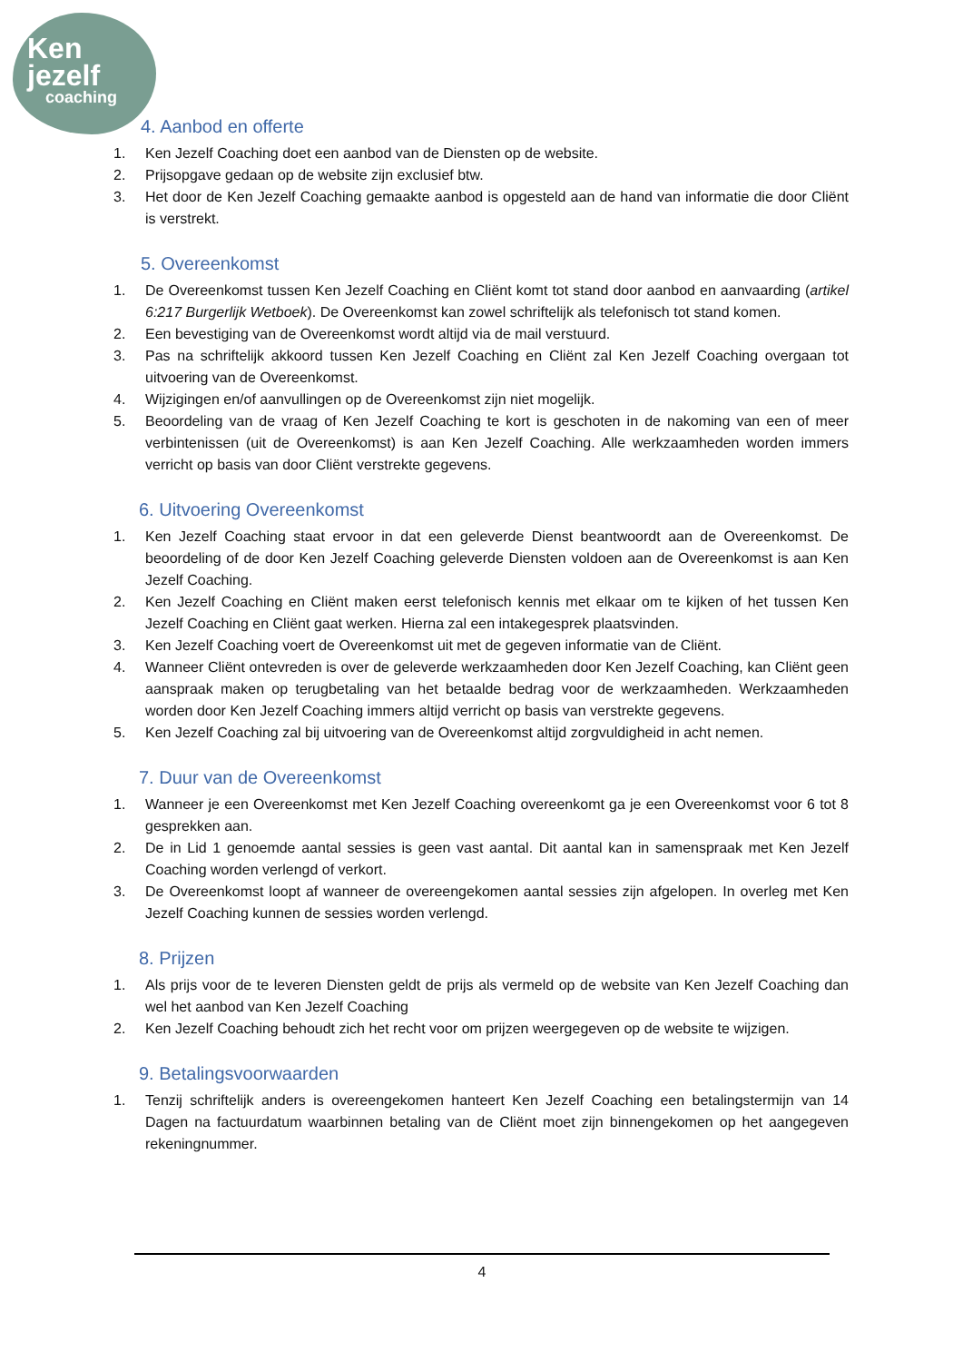Ken
jezelf
coaching
4. Aanbod en offerte
1. Ken Jezelf Coaching doet een aanbod van de Diensten op de website.
2. Prijsopgave gedaan op de website zijn exclusief btw.
3. Het door de Ken Jezelf Coaching gemaakte aanbod is opgesteld aan de hand van informatie die door Cliënt is verstrekt.
5. Overeenkomst
1. De Overeenkomst tussen Ken Jezelf Coaching en Cliënt komt tot stand door aanbod en aanvaarding (artikel 6:217 Burgerlijk Wetboek). De Overeenkomst kan zowel schriftelijk als telefonisch tot stand komen.
2. Een bevestiging van de Overeenkomst wordt altijd via de mail verstuurd.
3. Pas na schriftelijk akkoord tussen Ken Jezelf Coaching en Cliënt zal Ken Jezelf Coaching overgaan tot uitvoering van de Overeenkomst.
4. Wijzigingen en/of aanvullingen op de Overeenkomst zijn niet mogelijk.
5. Beoordeling van de vraag of Ken Jezelf Coaching te kort is geschoten in de nakoming van een of meer verbintenissen (uit de Overeenkomst) is aan Ken Jezelf Coaching. Alle werkzaamheden worden immers verricht op basis van door Cliënt verstrekte gegevens.
6. Uitvoering Overeenkomst
1. Ken Jezelf Coaching staat ervoor in dat een geleverde Dienst beantwoordt aan de Overeenkomst. De beoordeling of de door Ken Jezelf Coaching geleverde Diensten voldoen aan de Overeenkomst is aan Ken Jezelf Coaching.
2. Ken Jezelf Coaching en Cliënt maken eerst telefonisch kennis met elkaar om te kijken of het tussen Ken Jezelf Coaching en Cliënt gaat werken. Hierna zal een intakegesprek plaatsvinden.
3. Ken Jezelf Coaching voert de Overeenkomst uit met de gegeven informatie van de Cliënt.
4. Wanneer Cliënt ontevreden is over de geleverde werkzaamheden door Ken Jezelf Coaching, kan Cliënt geen aanspraak maken op terugbetaling van het betaalde bedrag voor de werkzaamheden. Werkzaamheden worden door Ken Jezelf Coaching immers altijd verricht op basis van verstrekte gegevens.
5. Ken Jezelf Coaching zal bij uitvoering van de Overeenkomst altijd zorgvuldigheid in acht nemen.
7. Duur van de Overeenkomst
1. Wanneer je een Overeenkomst met Ken Jezelf Coaching overeenkomt ga je een Overeenkomst voor 6 tot 8 gesprekken aan.
2. De in Lid 1 genoemde aantal sessies is geen vast aantal. Dit aantal kan in samenspraak met Ken Jezelf Coaching worden verlengd of verkort.
3. De Overeenkomst loopt af wanneer de overeengekomen aantal sessies zijn afgelopen. In overleg met Ken Jezelf Coaching kunnen de sessies worden verlengd.
8. Prijzen
1. Als prijs voor de te leveren Diensten geldt de prijs als vermeld op de website van Ken Jezelf Coaching dan wel het aanbod van Ken Jezelf Coaching
2. Ken Jezelf Coaching behoudt zich het recht voor om prijzen weergegeven op de website te wijzigen.
9. Betalingsvoorwaarden
1. Tenzij schriftelijk anders is overeengekomen hanteert Ken Jezelf Coaching een betalingstermijn van 14 Dagen na factuurdatum waarbinnen betaling van de Cliënt moet zijn binnengekomen op het aangegeven rekeningnummer.
4